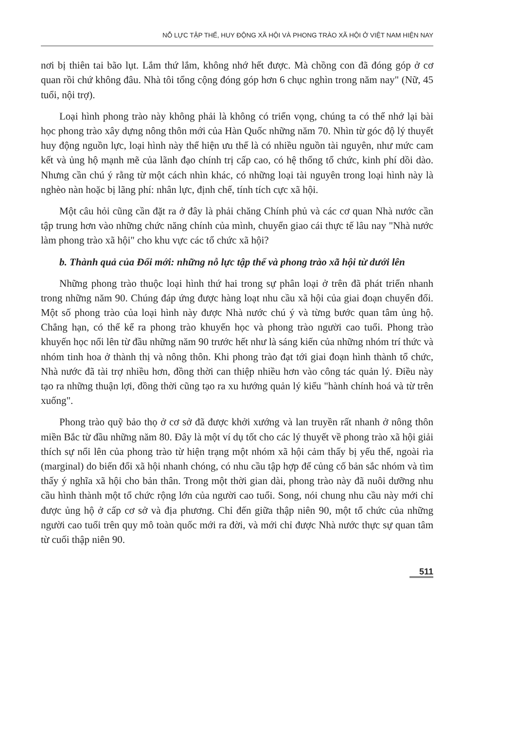NỖ LỰC TẬP THỂ, HUY ĐỘNG XÃ HỘI VÀ PHONG TRÀO XÃ HỘI Ở VIỆT NAM HIỆN NAY
nơi bị thiên tai bão lụt. Lắm thứ lắm, không nhớ hết được. Mà chồng con đã đóng góp ở cơ quan rồi chứ không đâu. Nhà tôi tổng cộng đóng góp hơn 6 chục nghìn trong năm nay" (Nữ, 45 tuổi, nội trợ).
Loại hình phong trào này không phải là không có triển vọng, chúng ta có thể nhớ lại bài học phong trào xây dựng nông thôn mới của Hàn Quốc những năm 70. Nhìn từ góc độ lý thuyết huy động nguồn lực, loại hình này thể hiện ưu thế là có nhiều nguồn tài nguyên, như mức cam kết và ủng hộ mạnh mẽ của lãnh đạo chính trị cấp cao, có hệ thống tổ chức, kinh phí dồi dào. Nhưng cần chú ý rằng từ một cách nhìn khác, có những loại tài nguyên trong loại hình này là nghèo nàn hoặc bị lãng phí: nhân lực, định chế, tính tích cực xã hội.
Một câu hỏi cũng cần đặt ra ở đây là phải chăng Chính phủ và các cơ quan Nhà nước cần tập trung hơn vào những chức năng chính của mình, chuyển giao cái thực tế lâu nay "Nhà nước làm phong trào xã hội" cho khu vực các tổ chức xã hội?
b. Thành quả của Đổi mới: những nỗ lực tập thể và phong trào xã hội từ dưới lên
Những phong trào thuộc loại hình thứ hai trong sự phân loại ở trên đã phát triển nhanh trong những năm 90. Chúng đáp ứng được hàng loạt nhu cầu xã hội của giai đoạn chuyển đổi. Một số phong trào của loại hình này được Nhà nước chú ý và từng bước quan tâm ủng hộ. Chẳng hạn, có thể kể ra phong trào khuyến học và phong trào người cao tuổi. Phong trào khuyến học nổi lên từ đầu những năm 90 trước hết như là sáng kiến của những nhóm trí thức và nhóm tinh hoa ở thành thị và nông thôn. Khi phong trào đạt tới giai đoạn hình thành tổ chức, Nhà nước đã tài trợ nhiều hơn, đồng thời can thiệp nhiều hơn vào công tác quản lý. Điều này tạo ra những thuận lợi, đồng thời cũng tạo ra xu hướng quản lý kiểu "hành chính hoá và từ trên xuống".
Phong trào quỹ bảo thọ ở cơ sở đã được khởi xướng và lan truyền rất nhanh ở nông thôn miền Bắc từ đầu những năm 80. Đây là một ví dụ tốt cho các lý thuyết về phong trào xã hội giải thích sự nổi lên của phong trào từ hiện trạng một nhóm xã hội cảm thấy bị yếu thế, ngoài rìa (marginal) do biến đổi xã hội nhanh chóng, có nhu cầu tập hợp để củng cố bản sắc nhóm và tìm thấy ý nghĩa xã hội cho bản thân. Trong một thời gian dài, phong trào này đã nuôi dưỡng nhu cầu hình thành một tổ chức rộng lớn của người cao tuổi. Song, nói chung nhu cầu này mới chỉ được ủng hộ ở cấp cơ sở và địa phương. Chỉ đến giữa thập niên 90, một tổ chức của những người cao tuổi trên quy mô toàn quốc mới ra đời, và mới chỉ được Nhà nước thực sự quan tâm từ cuối thập niên 90.
511